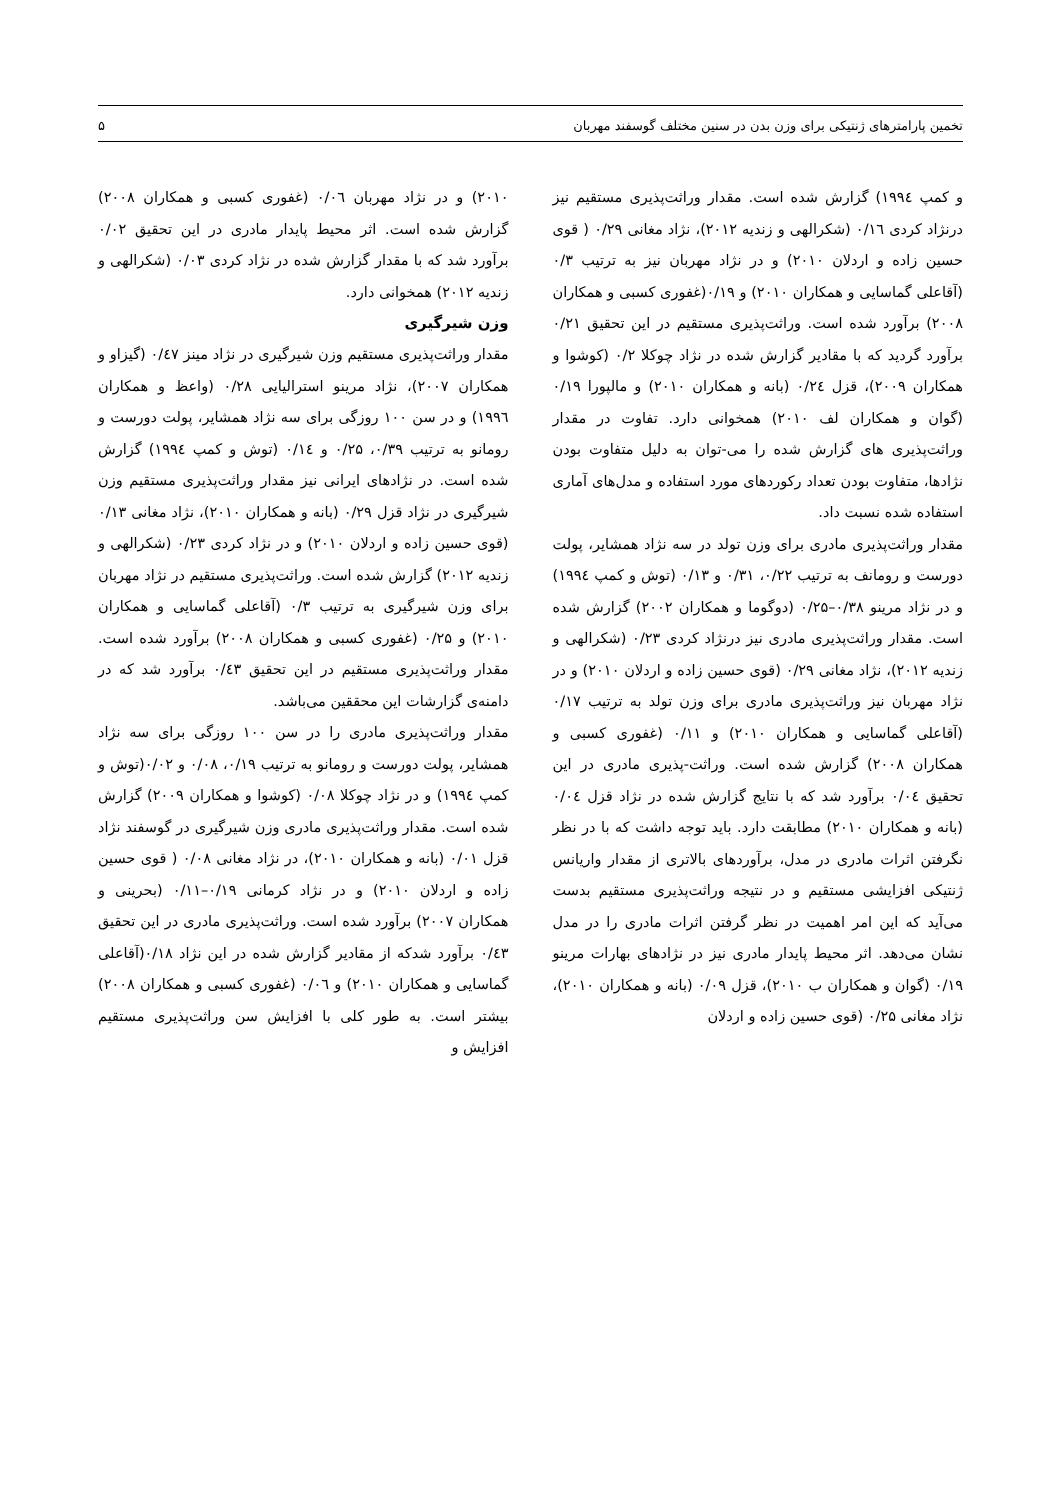تخمین پارامترهای ژنتیکی برای وزن بدن در سنین مختلف گوسفند مهربان ۵
و کمپ ۱۹۹٤) گزارش شده است. مقدار وراثت‌پذیری مستقیم نیز درنژاد کردی ۰/۱٦ (شکرالهی و زندیه ۲۰۱۲)، نژاد مغانی ۰/۲۹ ( قوی حسین زاده و اردلان ۲۰۱۰) و در نژاد مهربان نیز به ترتیب ۰/۳ (آقاعلی گماسایی و همکاران ۲۰۱۰) و ۰/۱۹(غفوری کسبی و همکاران ۲۰۰۸) برآورد شده است. وراثت‌پذیری مستقیم در این تحقیق ۰/۲۱ برآورد گردید که با مقادیر گزارش شده در نژاد چوکلا ۰/۲ (کوشوا و همکاران ۲۰۰۹)، قزل ۰/۲٤ (بانه و همکاران ۲۰۱۰) و مالپورا ۰/۱۹ (گوان و همکاران لف ۲۰۱۰) همخوانی دارد. تفاوت در مقدار وراثت‌پذیری های گزارش شده را می-توان به دلیل متفاوت بودن نژادها، متفاوت بودن تعداد رکوردهای مورد استفاده و مدل‌های آماری استفاده شده نسبت داد.
مقدار وراثت‌پذیری مادری برای وزن تولد در سه نژاد همشایر، پولت دورست و رومانف به ترتیب ۰/۲۲، ۰/۳۱ و ۰/۱۳ (توش و کمپ ۱۹۹٤) و در نژاد مرینو ۰/۳۸–۰/۲۵ (دوگوما و همکاران ۲۰۰۲) گزارش شده است. مقدار وراثت‌پذیری مادری نیز درنژاد کردی ۰/۲۳ (شکرالهی و زندیه ۲۰۱۲)، نژاد مغانی ۰/۲۹ (قوی حسین زاده و اردلان ۲۰۱۰) و در نژاد مهربان نیز وراثت‌پذیری مادری برای وزن تولد به ترتیب ۰/۱۷ (آقاعلی گماسایی و همکاران ۲۰۱۰) و ۰/۱۱ (غفوری کسبی و همکاران ۲۰۰۸) گزارش شده است. وراثت-پذیری مادری در این تحقیق ۰/۰٤ برآورد شد که با نتایج گزارش شده در نژاد قزل ۰/۰٤ (بانه و همکاران ۲۰۱۰) مطابقت دارد. باید توجه داشت که با در نظر نگرفتن اثرات مادری در مدل، برآوردهای بالاتری از مقدار واریانس ژنتیکی افزایشی مستقیم و در نتیجه وراثت‌پذیری مستقیم بدست می‌آید که این امر اهمیت در نظر گرفتن اثرات مادری را در مدل نشان می‌دهد. اثر محیط پایدار مادری نیز در نژادهای بهارات مرینو ۰/۱۹ (گوان و همکاران ب ۲۰۱۰)، قزل ۰/۰۹ (بانه و همکاران ۲۰۱۰)، نژاد مغانی ۰/۲۵ (قوی حسین زاده و اردلان
۲۰۱۰) و در نژاد مهربان ۰/۰٦ (غفوری کسبی و همکاران ۲۰۰۸) گزارش شده است. اثر محیط پایدار مادری در این تحقیق ۰/۰۲ برآورد شد که با مقدار گزارش شده در نژاد کردی ۰/۰۳ (شکرالهی و زندیه ۲۰۱۲) همخوانی دارد.
وزن شیرگیری
مقدار وراثت‌پذیری مستقیم وزن شیرگیری در نژاد مینز ۰/٤۷ (گیزاو و همکاران ۲۰۰۷)، نژاد مرینو استرالیایی ۰/۲۸ (واعظ و همکاران ۱۹۹٦) و در سن ۱۰۰ روزگی برای سه نژاد همشایر، پولت دورست و رومانو به ترتیب ۰/۳۹، ۰/۲۵ و ۰/۱٤ (توش و کمپ ۱۹۹٤) گزارش شده است. در نژادهای ایرانی نیز مقدار وراثت‌پذیری مستقیم وزن شیرگیری در نژاد قزل ۰/۲۹ (بانه و همکاران ۲۰۱۰)، نژاد مغانی ۰/۱۳ (قوی حسین زاده و اردلان ۲۰۱۰) و در نژاد کردی ۰/۲۳ (شکرالهی و زندیه ۲۰۱۲) گزارش شده است. وراثت‌پذیری مستقیم در نژاد مهربان برای وزن شیرگیری به ترتیب ۰/۳ (آقاعلی گماسایی و همکاران ۲۰۱۰) و ۰/۲۵ (غفوری کسبی و همکاران ۲۰۰۸) برآورد شده است. مقدار وراثت‌پذیری مستقیم در این تحقیق ۰/٤۳ برآورد شد که در دامنه‌ی گزارشات این محققین می‌باشد.
مقدار وراثت‌پذیری مادری را در سن ۱۰۰ روزگی برای سه نژاد همشایر، پولت دورست و رومانو به ترتیب ۰/۱۹، ۰/۰۸ و ۰/۰۲(توش و کمپ ۱۹۹٤) و در نژاد چوکلا ۰/۰۸ (کوشوا و همکاران ۲۰۰۹) گزارش شده است. مقدار وراثت‌پذیری مادری وزن شیرگیری در گوسفند نژاد قزل ۰/۰۱ (بانه و همکاران ۲۰۱۰)، در نژاد مغانی ۰/۰۸ ( قوی حسین زاده و اردلان ۲۰۱۰) و در نژاد کرمانی ۰/۱۹–۰/۱۱ (بحرینی و همکاران ۲۰۰۷) برآورد شده است. وراثت‌پذیری مادری در این تحقیق ۰/٤۳ برآورد شدکه از مقادیر گزارش شده در این نژاد ۰/۱۸(آقاعلی گماسایی و همکاران ۲۰۱۰) و ۰/۰٦ (غفوری کسبی و همکاران ۲۰۰۸) بیشتر است. به طور کلی با افزایش سن وراثت‌پذیری مستقیم افزایش و